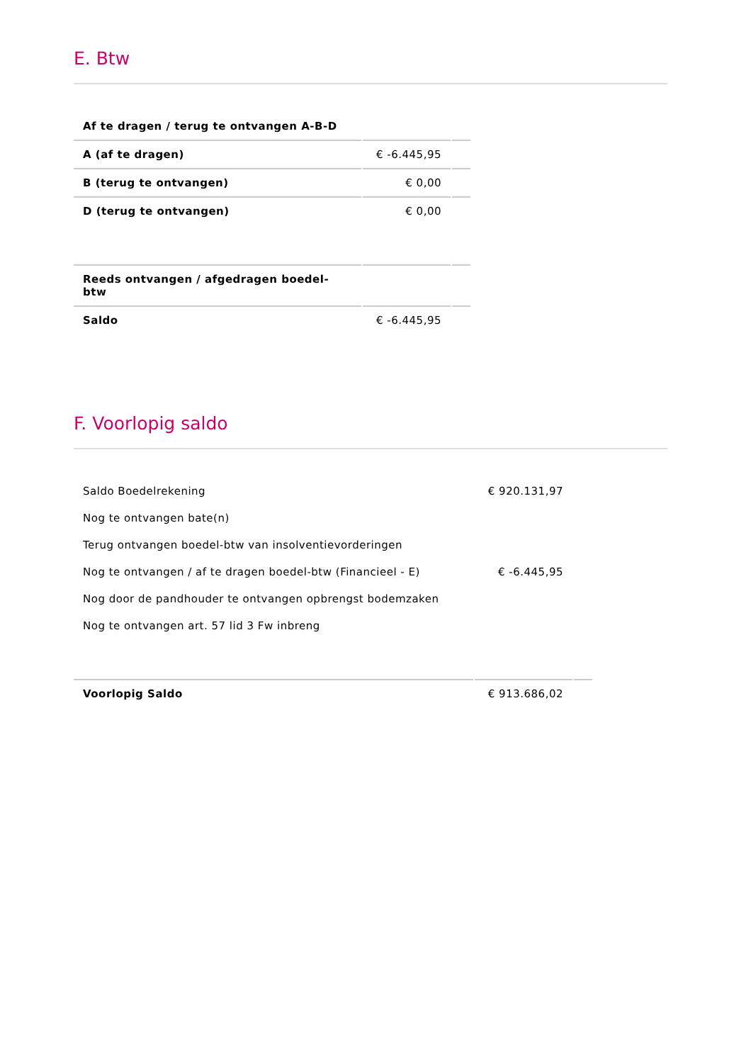E. Btw
| Af te dragen / terug te ontvangen A-B-D | | |
| A (af te dragen) | € -6.445,95 | |
| B (terug te ontvangen) | € 0,00 | |
| D (terug te ontvangen) | € 0,00 | |
| Reeds ontvangen / afgedragen boedel-btw | | |
| Saldo | € -6.445,95 | |
F. Voorlopig saldo
| Saldo Boedelrekening | € 920.131,97 | |
| Nog te ontvangen bate(n) | | |
| Terug ontvangen boedel-btw van insolventievorderingen | | |
| Nog te ontvangen / af te dragen boedel-btw (Financieel - E) | € -6.445,95 | |
| Nog door de pandhouder te ontvangen opbrengst bodemzaken | | |
| Nog te ontvangen art. 57 lid 3 Fw inbreng | | |
| Voorlopig Saldo | € 913.686,02 | |